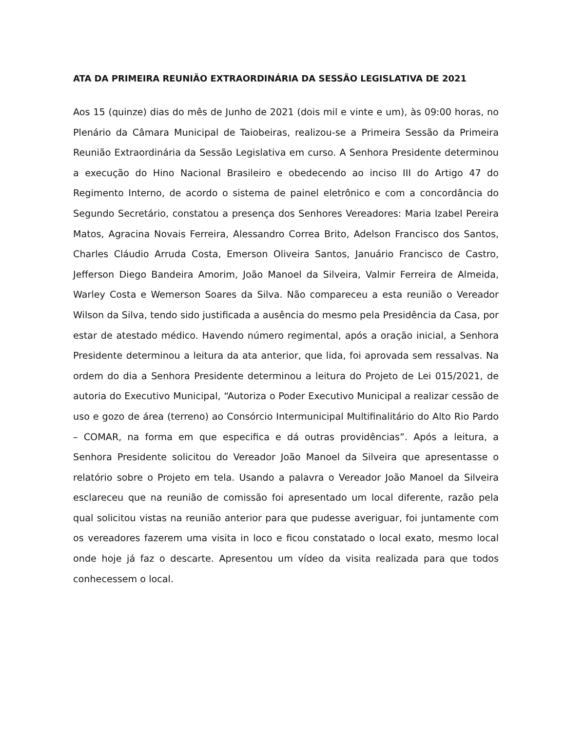ATA DA PRIMEIRA REUNIÃO EXTRAORDINÁRIA DA SESSÃO LEGISLATIVA DE 2021
Aos 15 (quinze) dias do mês de Junho de 2021 (dois mil e vinte e um), às 09:00 horas, no Plenário da Câmara Municipal de Taiobeiras, realizou-se a Primeira Sessão da Primeira Reunião Extraordinária da Sessão Legislativa em curso. A Senhora Presidente determinou a execução do Hino Nacional Brasileiro e obedecendo ao inciso III do Artigo 47 do Regimento Interno, de acordo o sistema de painel eletrônico e com a concordância do Segundo Secretário, constatou a presença dos Senhores Vereadores: Maria Izabel Pereira Matos, Agracina Novais Ferreira, Alessandro Correa Brito, Adelson Francisco dos Santos, Charles Cláudio Arruda Costa, Emerson Oliveira Santos, Januário Francisco de Castro, Jefferson Diego Bandeira Amorim, João Manoel da Silveira, Valmir Ferreira de Almeida, Warley Costa e Wemerson Soares da Silva. Não compareceu a esta reunião o Vereador Wilson da Silva, tendo sido justificada a ausência do mesmo pela Presidência da Casa, por estar de atestado médico. Havendo número regimental, após a oração inicial, a Senhora Presidente determinou a leitura da ata anterior, que lida, foi aprovada sem ressalvas. Na ordem do dia a Senhora Presidente determinou a leitura do Projeto de Lei 015/2021, de autoria do Executivo Municipal, “Autoriza o Poder Executivo Municipal a realizar cessão de uso e gozo de área (terreno) ao Consórcio Intermunicipal Multifinalitário do Alto Rio Pardo – COMAR, na forma em que especifica e dá outras providências”. Após a leitura, a Senhora Presidente solicitou do Vereador João Manoel da Silveira que apresentasse o relatório sobre o Projeto em tela. Usando a palavra o Vereador João Manoel da Silveira esclareceu que na reunião de comissão foi apresentado um local diferente, razão pela qual solicitou vistas na reunião anterior para que pudesse averiguar, foi juntamente com os vereadores fazerem uma visita in loco e ficou constatado o local exato, mesmo local onde hoje já faz o descarte. Apresentou um vídeo da visita realizada para que todos conhecessem o local.